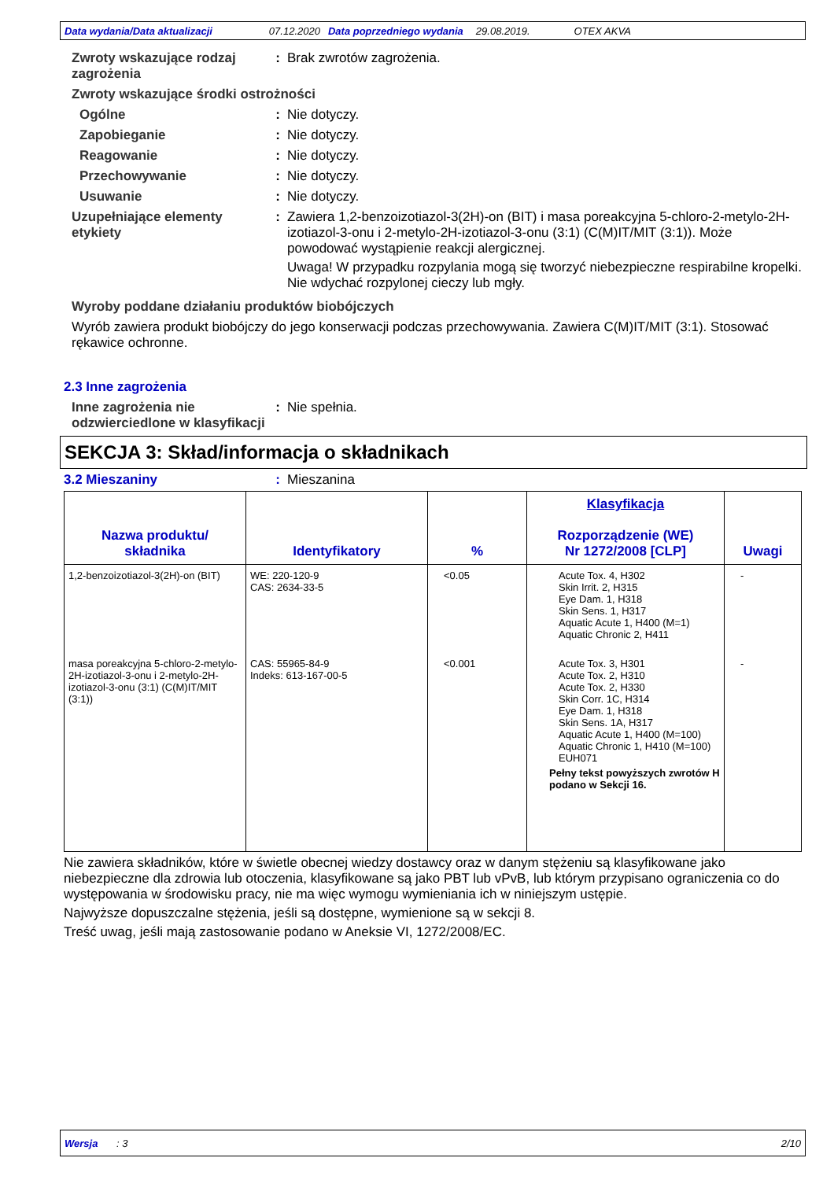Data wydania/Data aktualizacji 07.12.2020 Data poprzedniego wydania 29.08.2019. OTEX AKVA
Zwroty wskazujące rodzaj zagrożenia
: Brak zwrotów zagrożenia.
Zwroty wskazujące środki ostrożności
Ogólne : Nie dotyczy.
Zapobieganie : Nie dotyczy.
Reagowanie : Nie dotyczy.
Przechowywanie : Nie dotyczy.
Usuwanie : Nie dotyczy.
Uzupełniające elementy etykiety
: Zawiera 1,2-benzoizotiazol-3(2H)-on (BIT) i masa poreakcyjna 5-chloro-2-metylo-2H-izotiazol-3-onu i 2-metylo-2H-izotiazol-3-onu (3:1) (C(M)IT/MIT (3:1)). Może powodować wystąpienie reakcji alergicznej.
Uwaga! W przypadku rozpylania mogą się tworzyć niebezpieczne respirabilne kropelki. Nie wdychać rozpylonej cieczy lub mgły.
Wyroby poddane działaniu produktów biobójczych
Wyrób zawiera produkt biobójczy do jego konserwacji podczas przechowywania. Zawiera C(M)IT/MIT (3:1). Stosować rękawice ochronne.
2.3 Inne zagrożenia
Inne zagrożenia nie odzwierciedlone w klasyfikacji
: Nie spełnia.
SEKCJA 3: Skład/informacja o składnikach
3.2 Mieszaniny : Mieszanina
| Nazwa produktu/ składnika | Identyfikatory | % | Klasyfikacja Rozporządzenie (WE) Nr 1272/2008 [CLP] | Uwagi |
| --- | --- | --- | --- | --- |
| 1,2-benzoizotiazol-3(2H)-on (BIT) | WE: 220-120-9 CAS: 2634-33-5 | <0.05 | Acute Tox. 4, H302 Skin Irrit. 2, H315 Eye Dam. 1, H318 Skin Sens. 1, H317 Aquatic Acute 1, H400 (M=1) Aquatic Chronic 2, H411 | - |
| masa poreakcyjna 5-chloro-2-metylo-2H-izotiazol-3-onu i 2-metylo-2H-izotiazol-3-onu (3:1) (C(M)IT/MIT (3:1)) | CAS: 55965-84-9 Indeks: 613-167-00-5 | <0.001 | Acute Tox. 3, H301 Acute Tox. 2, H310 Acute Tox. 2, H330 Skin Corr. 1C, H314 Eye Dam. 1, H318 Skin Sens. 1A, H317 Aquatic Acute 1, H400 (M=100) Aquatic Chronic 1, H410 (M=100) EUH071 Pełny tekst powyższych zwrotów H podano w Sekcji 16. | - |
Nie zawiera składników, które w świetle obecnej wiedzy dostawcy oraz w danym stężeniu są klasyfikowane jako niebezpieczne dla zdrowia lub otoczenia, klasyfikowane są jako PBT lub vPvB, lub którym przypisano ograniczenia co do występowania w środowisku pracy, nie ma więc wymogu wymieniania ich w niniejszym ustępie.
Najwyższe dopuszczalne stężenia, jeśli są dostępne, wymienione są w sekcji 8.
Treść uwag, jeśli mają zastosowanie podano w Aneksie VI, 1272/2008/EC.
Wersja : 3 2/10